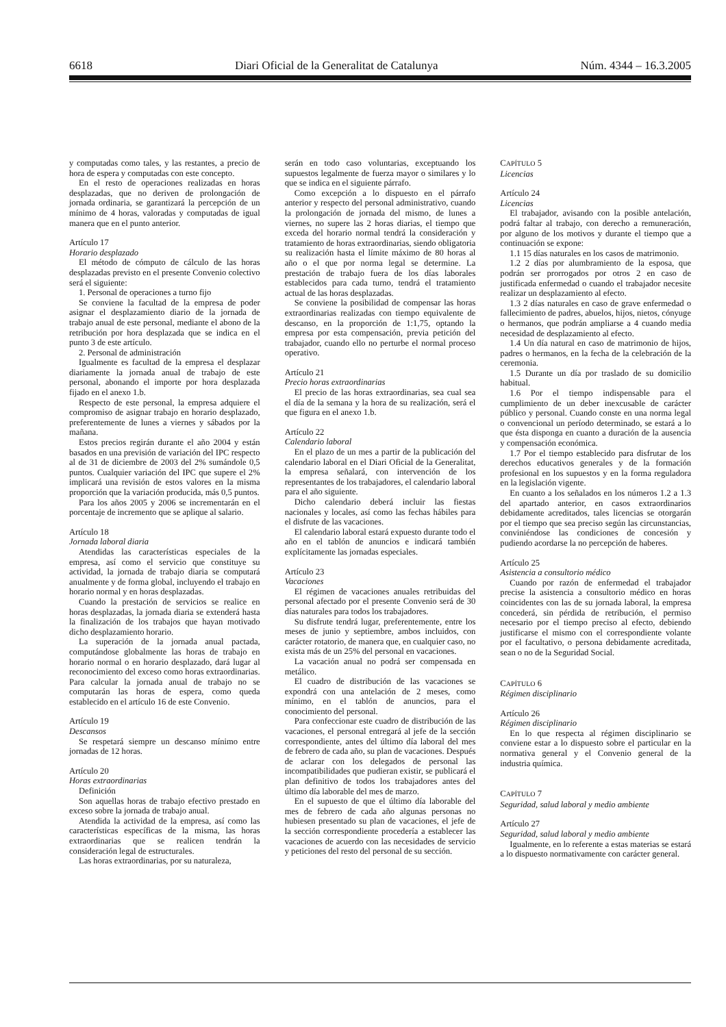6618 Diari Oficial de la Generalitat de Catalunya Núm. 4344 – 16.3.2005
y computadas como tales, y las restantes, a precio de hora de espera y computadas con este concepto.
En el resto de operaciones realizadas en horas desplazadas, que no deriven de prolongación de jornada ordinaria, se garantizará la percepción de un mínimo de 4 horas, valoradas y computadas de igual manera que en el punto anterior.
Artículo 17
Horario desplazado
El método de cómputo de cálculo de las horas desplazadas previsto en el presente Convenio colectivo será el siguiente:
1. Personal de operaciones a turno fijo
Se conviene la facultad de la empresa de poder asignar el desplazamiento diario de la jornada de trabajo anual de este personal, mediante el abono de la retribución por hora desplazada que se indica en el punto 3 de este artículo.
2. Personal de administración
Igualmente es facultad de la empresa el desplazar diariamente la jornada anual de trabajo de este personal, abonando el importe por hora desplazada fijado en el anexo 1.b.
Respecto de este personal, la empresa adquiere el compromiso de asignar trabajo en horario desplazado, preferentemente de lunes a viernes y sábados por la mañana.
Estos precios regirán durante el año 2004 y están basados en una previsión de variación del IPC respecto al de 31 de diciembre de 2003 del 2% sumándole 0,5 puntos. Cualquier variación del IPC que supere el 2% implicará una revisión de estos valores en la misma proporción que la variación producida, más 0,5 puntos.
Para los años 2005 y 2006 se incrementarán en el porcentaje de incremento que se aplique al salario.
Artículo 18
Jornada laboral diaria
Atendidas las características especiales de la empresa, así como el servicio que constituye su actividad, la jornada de trabajo diaria se computará anualmente y de forma global, incluyendo el trabajo en horario normal y en horas desplazadas.
Cuando la prestación de servicios se realice en horas desplazadas, la jornada diaria se extenderá hasta la finalización de los trabajos que hayan motivado dicho desplazamiento horario.
La superación de la jornada anual pactada, computándose globalmente las horas de trabajo en horario normal o en horario desplazado, dará lugar al reconocimiento del exceso como horas extraordinarias. Para calcular la jornada anual de trabajo no se computarán las horas de espera, como queda establecido en el artículo 16 de este Convenio.
Artículo 19
Descansos
Se respetará siempre un descanso mínimo entre jornadas de 12 horas.
Artículo 20
Horas extraordinarias
Definición
Son aquellas horas de trabajo efectivo prestado en exceso sobre la jornada de trabajo anual.
Atendida la actividad de la empresa, así como las características específicas de la misma, las horas extraordinarias que se realicen tendrán la consideración legal de estructurales.
Las horas extraordinarias, por su naturaleza,
serán en todo caso voluntarias, exceptuando los supuestos legalmente de fuerza mayor o similares y lo que se indica en el siguiente párrafo.
Como excepción a lo dispuesto en el párrafo anterior y respecto del personal administrativo, cuando la prolongación de jornada del mismo, de lunes a viernes, no supere las 2 horas diarias, el tiempo que exceda del horario normal tendrá la consideración y tratamiento de horas extraordinarias, siendo obligatoria su realización hasta el límite máximo de 80 horas al año o el que por norma legal se determine. La prestación de trabajo fuera de los días laborales establecidos para cada turno, tendrá el tratamiento actual de las horas desplazadas.
Se conviene la posibilidad de compensar las horas extraordinarias realizadas con tiempo equivalente de descanso, en la proporción de 1:1,75, optando la empresa por esta compensación, previa petición del trabajador, cuando ello no perturbe el normal proceso operativo.
Artículo 21
Precio horas extraordinarias
El precio de las horas extraordinarias, sea cual sea el día de la semana y la hora de su realización, será el que figura en el anexo 1.b.
Artículo 22
Calendario laboral
En el plazo de un mes a partir de la publicación del calendario laboral en el Diari Oficial de la Generalitat, la empresa señalará, con intervención de los representantes de los trabajadores, el calendario laboral para el año siguiente.
Dicho calendario deberá incluir las fiestas nacionales y locales, así como las fechas hábiles para el disfrute de las vacaciones.
El calendario laboral estará expuesto durante todo el año en el tablón de anuncios e indicará también explícitamente las jornadas especiales.
Artículo 23
Vacaciones
El régimen de vacaciones anuales retribuidas del personal afectado por el presente Convenio será de 30 días naturales para todos los trabajadores.
Su disfrute tendrá lugar, preferentemente, entre los meses de junio y septiembre, ambos incluidos, con carácter rotatorio, de manera que, en cualquier caso, no exista más de un 25% del personal en vacaciones.
La vacación anual no podrá ser compensada en metálico.
El cuadro de distribución de las vacaciones se expondrá con una antelación de 2 meses, como mínimo, en el tablón de anuncios, para el conocimiento del personal.
Para confeccionar este cuadro de distribución de las vacaciones, el personal entregará al jefe de la sección correspondiente, antes del último día laboral del mes de febrero de cada año, su plan de vacaciones. Después de aclarar con los delegados de personal las incompatibilidades que pudieran existir, se publicará el plan definitivo de todos los trabajadores antes del último día laborable del mes de marzo.
En el supuesto de que el último día laborable del mes de febrero de cada año algunas personas no hubiesen presentado su plan de vacaciones, el jefe de la sección correspondiente procedería a establecer las vacaciones de acuerdo con las necesidades de servicio y peticiones del resto del personal de su sección.
CAPÍTULO 5
Licencias
Artículo 24
Licencias
El trabajador, avisando con la posible antelación, podrá faltar al trabajo, con derecho a remuneración, por alguno de los motivos y durante el tiempo que a continuación se expone:
1.1 15 días naturales en los casos de matrimonio.
1.2 2 días por alumbramiento de la esposa, que podrán ser prorrogados por otros 2 en caso de justificada enfermedad o cuando el trabajador necesite realizar un desplazamiento al efecto.
1.3 2 días naturales en caso de grave enfermedad o fallecimiento de padres, abuelos, hijos, nietos, cónyuge o hermanos, que podrán ampliarse a 4 cuando media necesidad de desplazamiento al efecto.
1.4 Un día natural en caso de matrimonio de hijos, padres o hermanos, en la fecha de la celebración de la ceremonia.
1.5 Durante un día por traslado de su domicilio habitual.
1.6 Por el tiempo indispensable para el cumplimiento de un deber inexcusable de carácter público y personal. Cuando conste en una norma legal o convencional un período determinado, se estará a lo que ésta disponga en cuanto a duración de la ausencia y compensación económica.
1.7 Por el tiempo establecido para disfrutar de los derechos educativos generales y de la formación profesional en los supuestos y en la forma reguladora en la legislación vigente.
En cuanto a los señalados en los números 1.2 a 1.3 del apartado anterior, en casos extraordinarios debidamente acreditados, tales licencias se otorgarán por el tiempo que sea preciso según las circunstancias, conviniéndose las condiciones de concesión y pudiendo acordarse la no percepción de haberes.
Artículo 25
Asistencia a consultorio médico
Cuando por razón de enfermedad el trabajador precise la asistencia a consultorio médico en horas coincidentes con las de su jornada laboral, la empresa concederá, sin pérdida de retribución, el permiso necesario por el tiempo preciso al efecto, debiendo justificarse el mismo con el correspondiente volante por el facultativo, o persona debidamente acreditada, sean o no de la Seguridad Social.
CAPÍTULO 6
Régimen disciplinario
Artículo 26
Régimen disciplinario
En lo que respecta al régimen disciplinario se conviene estar a lo dispuesto sobre el particular en la normativa general y el Convenio general de la industria química.
CAPÍTULO 7
Seguridad, salud laboral y medio ambiente
Artículo 27
Seguridad, salud laboral y medio ambiente
Igualmente, en lo referente a estas materias se estará a lo dispuesto normativamente con carácter general.